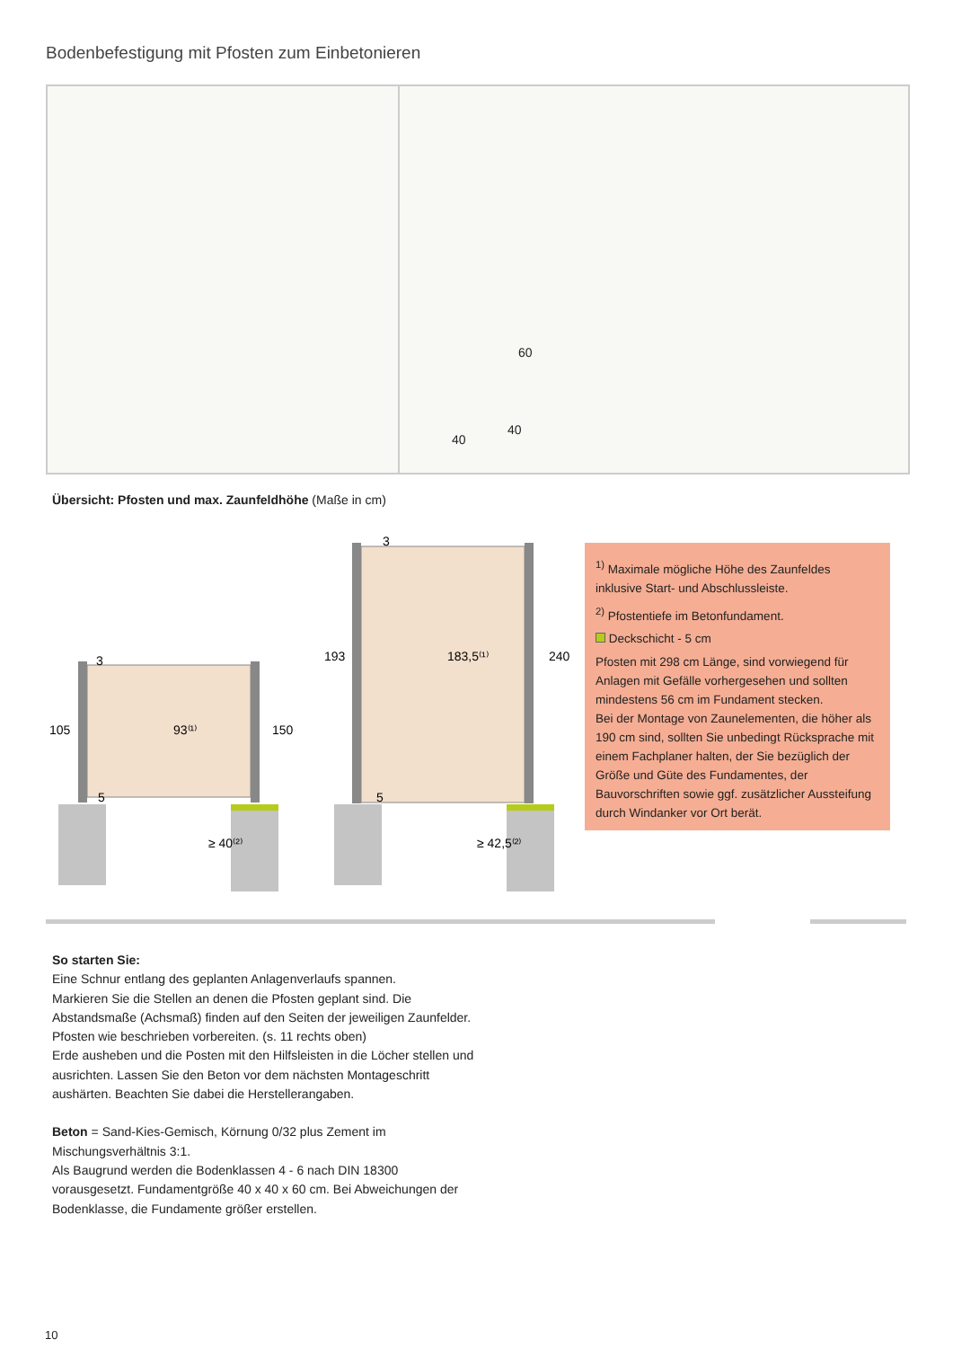Bodenbefestigung mit Pfosten zum Einbetonieren
60
40
40
Übersicht: Pfosten und max. Zaunfeldhöhe (Maße in cm)
3
105
93⁽¹⁾
150
5
≥ 40⁽²⁾
3
193
183,5⁽¹⁾
240
5
≥ 42,5⁽²⁾
<sup>1)</sup> Maximale mögliche Höhe des Zaunfeldes inklusive Start- und Abschlussleiste.
<sup>2)</sup> Pfostentiefe im Betonfundament.
Deckschicht - 5 cm
Pfosten mit 298 cm Länge, sind vorwiegend für Anlagen mit Gefälle vorhergesehen und sollten mindestens 56 cm im Fundament stecken.
Bei der Montage von Zaunelementen, die höher als 190 cm sind, sollten Sie unbedingt Rücksprache mit einem Fachplaner halten, der Sie bezüglich der Größe und Güte des Fundamentes, der Bauvorschriften sowie ggf. zusätzlicher Aussteifung durch Windanker vor Ort berät.
So starten Sie:
Eine Schnur entlang des geplanten Anlagenverlaufs spannen.
Markieren Sie die Stellen an denen die Pfosten geplant sind. Die Abstandsmaße (Achsmaß) finden auf den Seiten der jeweiligen Zaunfelder.
Pfosten wie beschrieben vorbereiten. (s. 11 rechts oben)
Erde ausheben und die Posten mit den Hilfsleisten in die Löcher stellen und ausrichten. Lassen Sie den Beton vor dem nächsten Montageschritt aushärten. Beachten Sie dabei die Herstellerangaben.
Beton = Sand-Kies-Gemisch, Körnung 0/32 plus Zement im Mischungsverhältnis 3:1.
Als Baugrund werden die Bodenklassen 4 - 6 nach DIN 18300 vorausgesetzt. Fundamentgröße 40 x 40 x 60 cm. Bei Abweichungen der Bodenklasse, die Fundamente größer erstellen.
10